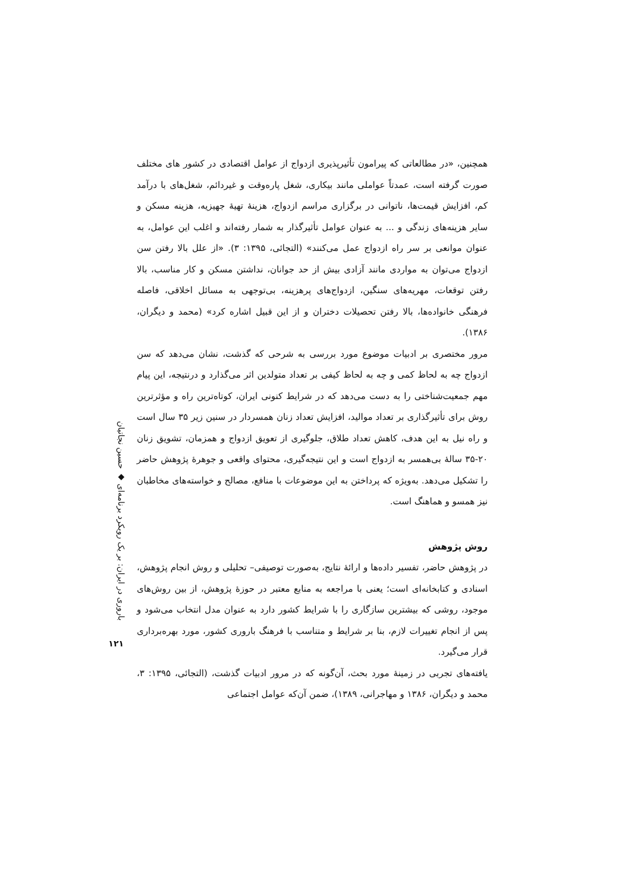باروری در ایران: بر یک رویکرد برنامه‌ای ◆ حسین نجاتیان
۱۲۱
همچنین، «در مطالعاتی که پیرامون تأثیرپذیری ازدواج از عوامل اقتصادی در کشور های مختلف صورت گرفته است، عمدتاً عواملی مانند بیکاری، شغل پاره‌وقت و غیردائم، شغل‌های با درآمد کم، افزایش قیمت‌ها، ناتوانی در برگزاری مراسم ازدواج، هزینهٔ تهیهٔ جهیزیه، هزینه مسکن و سایر هزینه‌های زندگی و ... به عنوان عوامل تأثیرگذار به شمار رفته‌اند و اغلب این عوامل، به عنوان موانعی بر سر راه ازدواج عمل می‌کنند» (التجائی، ۱۳۹۵: ۳). «از علل بالا رفتن سن ازدواج می‌توان به مواردی مانند آزادی بیش از حد جوانان، نداشتن مسکن و کار مناسب، بالا رفتن توقعات، مهریه‌های سنگین، ازدواج‌های پرهزینه، بی‌توجهی به مسائل اخلاقی، فاصله فرهنگی خانواده‌ها، بالا رفتن تحصیلات دختران و از این قبیل اشاره کرد» (محمد و دیگران، ۱۳۸۶).
مرور مختصری بر ادبیات موضوع مورد بررسی به شرحی که گذشت، نشان می‌دهد که سن ازدواج چه به لحاظ کمی و چه به لحاظ کیفی بر تعداد متولدین اثر می‌گذارد و درنتیجه، این پیام مهم جمعیت‌شناختی را به دست می‌دهد که در شرایط کنونی ایران، کوتاه‌ترین راه و مؤثرترین روش برای تأثیرگذاری بر تعداد موالید، افزایش تعداد زنان همسردار در سنین زیر ۳۵ سال است و راه نیل به این هدف، کاهش تعداد طلاق، جلوگیری از تعویق ازدواج و همزمان، تشویق زنان ۲۰-۳۵ سالهٔ بی‌همسر به ازدواج است و این نتیجه‌گیری، محتوای واقعی و جوهرهٔ پژوهش حاضر را تشکیل می‌دهد. به‌ویژه که پرداختن به این موضوعات با منافع، مصالح و خواسته‌های مخاطبان نیز همسو و هماهنگ است.
روش پژوهش
در پژوهش حاضر، تفسیر داده‌ها و ارائهٔ نتایج، به‌صورت توصیفی– تحلیلی و روش انجام پژوهش، اسنادی و کتابخانه‌ای است؛ یعنی با مراجعه به منابع معتبر در حوزهٔ پژوهش، از بین روش‌های موجود، روشی که بیشترین سازگاری را با شرایط کشور دارد به عنوان مدل انتخاب می‌شود و پس از انجام تغییرات لازم، بنا بر شرایط و متناسب با فرهنگ باروری کشور، مورد بهره‌برداری قرار می‌گیرد.
یافته‌های تجربی در زمینهٔ مورد بحث، آن‌گونه که در مرور ادبیات گذشت، (التجائی، ۱۳۹۵: ۳، محمد و دیگران، ۱۳۸۶ و مهاجرانی، ۱۳۸۹)، ضمن آن‌که عوامل اجتماعی